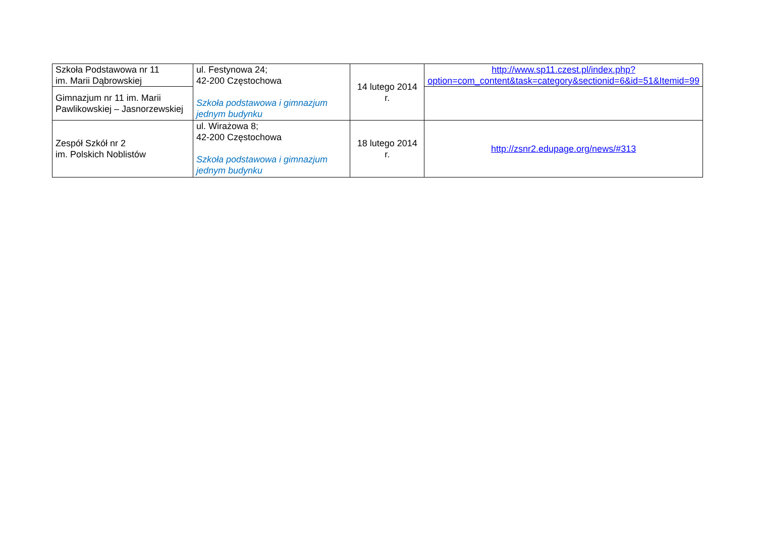| Szkoła Podstawowa nr 11 im. Marii Dąbrowskiej | ul. Festynowa 24; 42-200 Częstochowa Szkoła podstawowa i gimnazjum jednym budynku | 14 lutego 2014 r. | http://www.sp11.czest.pl/index.php?option=com_content&task=category&sectionid=6&id=51&Itemid=99 |
| Gimnazjum nr 11 im. Marii Pawlikowskiej – Jasnorzewskiej | | | |
| Zespół Szkół nr 2 im. Polskich Noblistów | ul. Wirażowa 8; 42-200 Częstochowa Szkoła podstawowa i gimnazjum jednym budynku | 18 lutego 2014 r. | http://zsnr2.edupage.org/news/#313 |